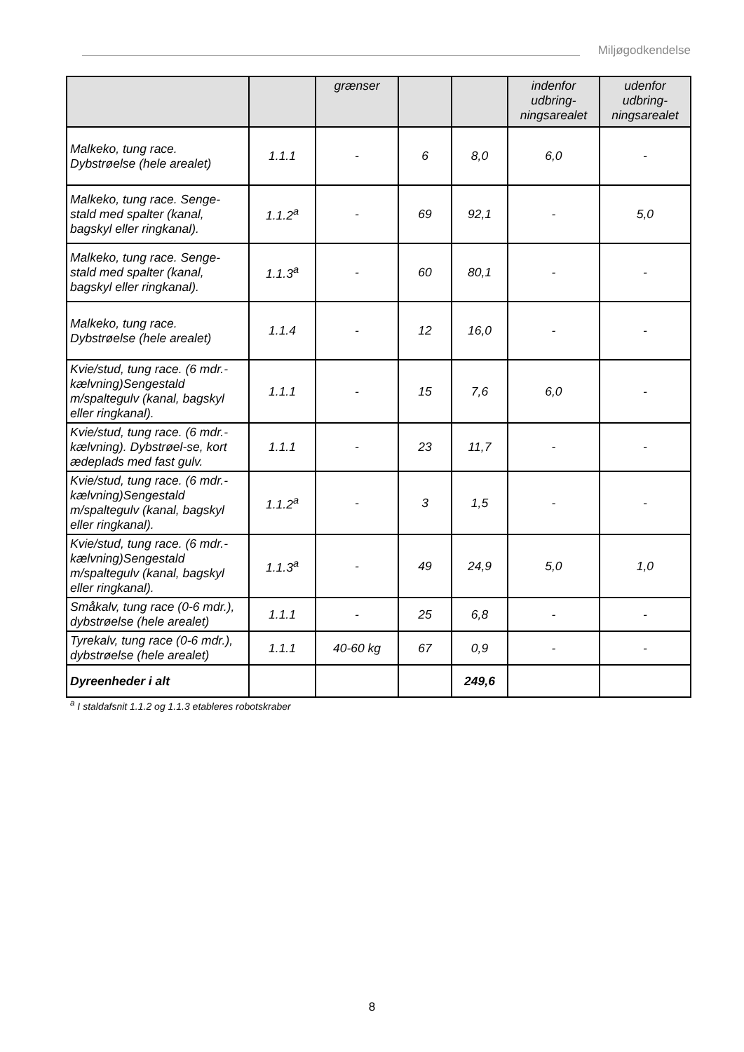Miljøgodkendelse
| | | grænser | | | indenfor udbring-ningsarealet | udenfor udbring-ningsarealet |
| --- | --- | --- | --- | --- | --- | --- |
| Malkeko, tung race. Dybstrøelse (hele arealet) | 1.1.1 | - | 6 | 8,0 | 6,0 | - |
| Malkeko, tung race. Senge-stald med spalter (kanal, bagskyl eller ringkanal). | 1.1.2<sup>a</sup> | - | 69 | 92,1 | - | 5,0 |
| Malkeko, tung race. Senge-stald med spalter (kanal, bagskyl eller ringkanal). | 1.1.3<sup>a</sup> | - | 60 | 80,1 | - | - |
| Malkeko, tung race. Dybstrøelse (hele arealet) | 1.1.4 | - | 12 | 16,0 | - | - |
| Kvie/stud, tung race. (6 mdr.-kælvning)Sengestald m/spaltegulv (kanal, bagskyl eller ringkanal). | 1.1.1 | - | 15 | 7,6 | 6,0 | - |
| Kvie/stud, tung race. (6 mdr.-kælvning). Dybstrøel-se, kort ædeplads med fast gulv. | 1.1.1 | - | 23 | 11,7 | - | - |
| Kvie/stud, tung race. (6 mdr.-kælvning)Sengestald m/spaltegulv (kanal, bagskyl eller ringkanal). | 1.1.2<sup>a</sup> | - | 3 | 1,5 | - | - |
| Kvie/stud, tung race. (6 mdr.-kælvning)Sengestald m/spaltegulv (kanal, bagskyl eller ringkanal). | 1.1.3<sup>a</sup> | - | 49 | 24,9 | 5,0 | 1,0 |
| Småkalv, tung race (0-6 mdr.), dybstrøelse (hele arealet) | 1.1.1 | - | 25 | 6,8 | - | - |
| Tyrekalv, tung race (0-6 mdr.), dybstrøelse (hele arealet) | 1.1.1 | 40-60 kg | 67 | 0,9 | - | - |
| Dyreenheder i alt | | | | 249,6 | | |
<sup>a</sup> I staldafsnit 1.1.2 og 1.1.3 etableres robotskraber
8